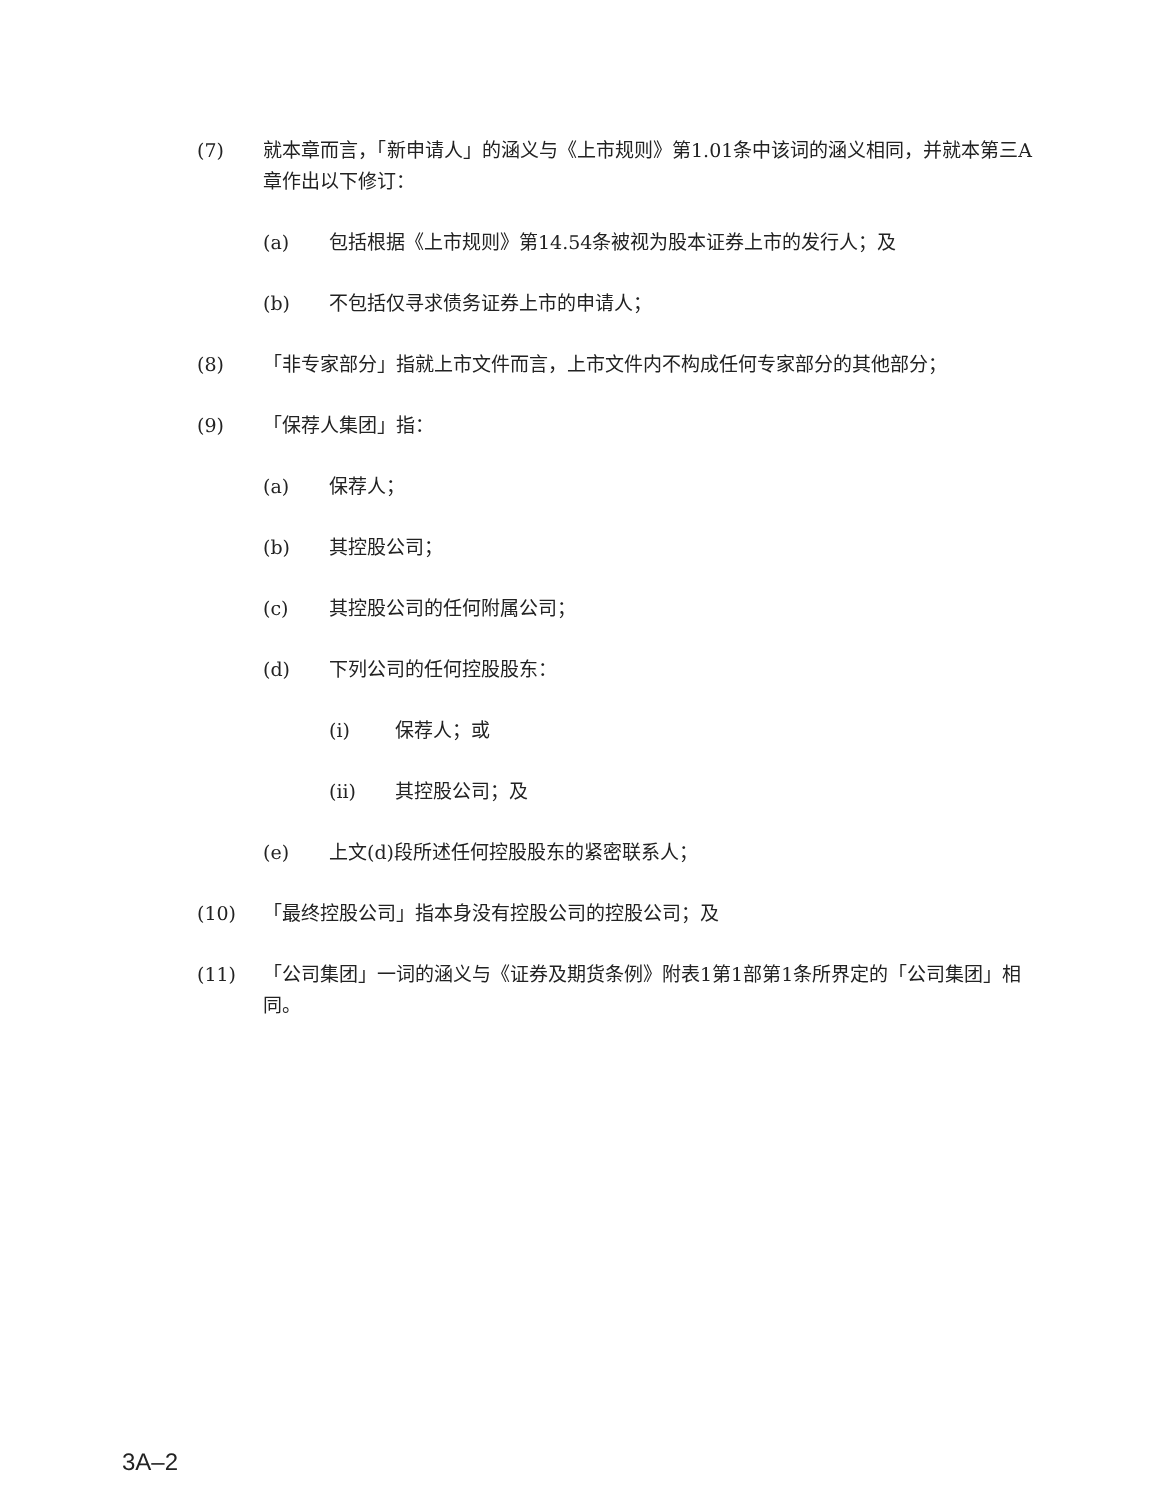(7) 就本章而言，「新申请人」的涵义与《上市规则》第1.01条中该词的涵义相同，并就本第三A章作出以下修订：
(a) 包括根据《上市规则》第14.54条被视为股本证券上市的发行人；及
(b) 不包括仅寻求债务证券上市的申请人；
(8) 「非专家部分」指就上市文件而言，上市文件内不构成任何专家部分的其他部分；
(9) 「保荐人集团」指：
(a) 保荐人；
(b) 其控股公司；
(c) 其控股公司的任何附属公司；
(d) 下列公司的任何控股股东：
(i) 保荐人；或
(ii) 其控股公司；及
(e) 上文(d)段所述任何控股股东的紧密联系人；
(10) 「最终控股公司」指本身没有控股公司的控股公司；及
(11) 「公司集团」一词的涵义与《证券及期货条例》附表1第1部第1条所界定的「公司集团」相同。
3A–2